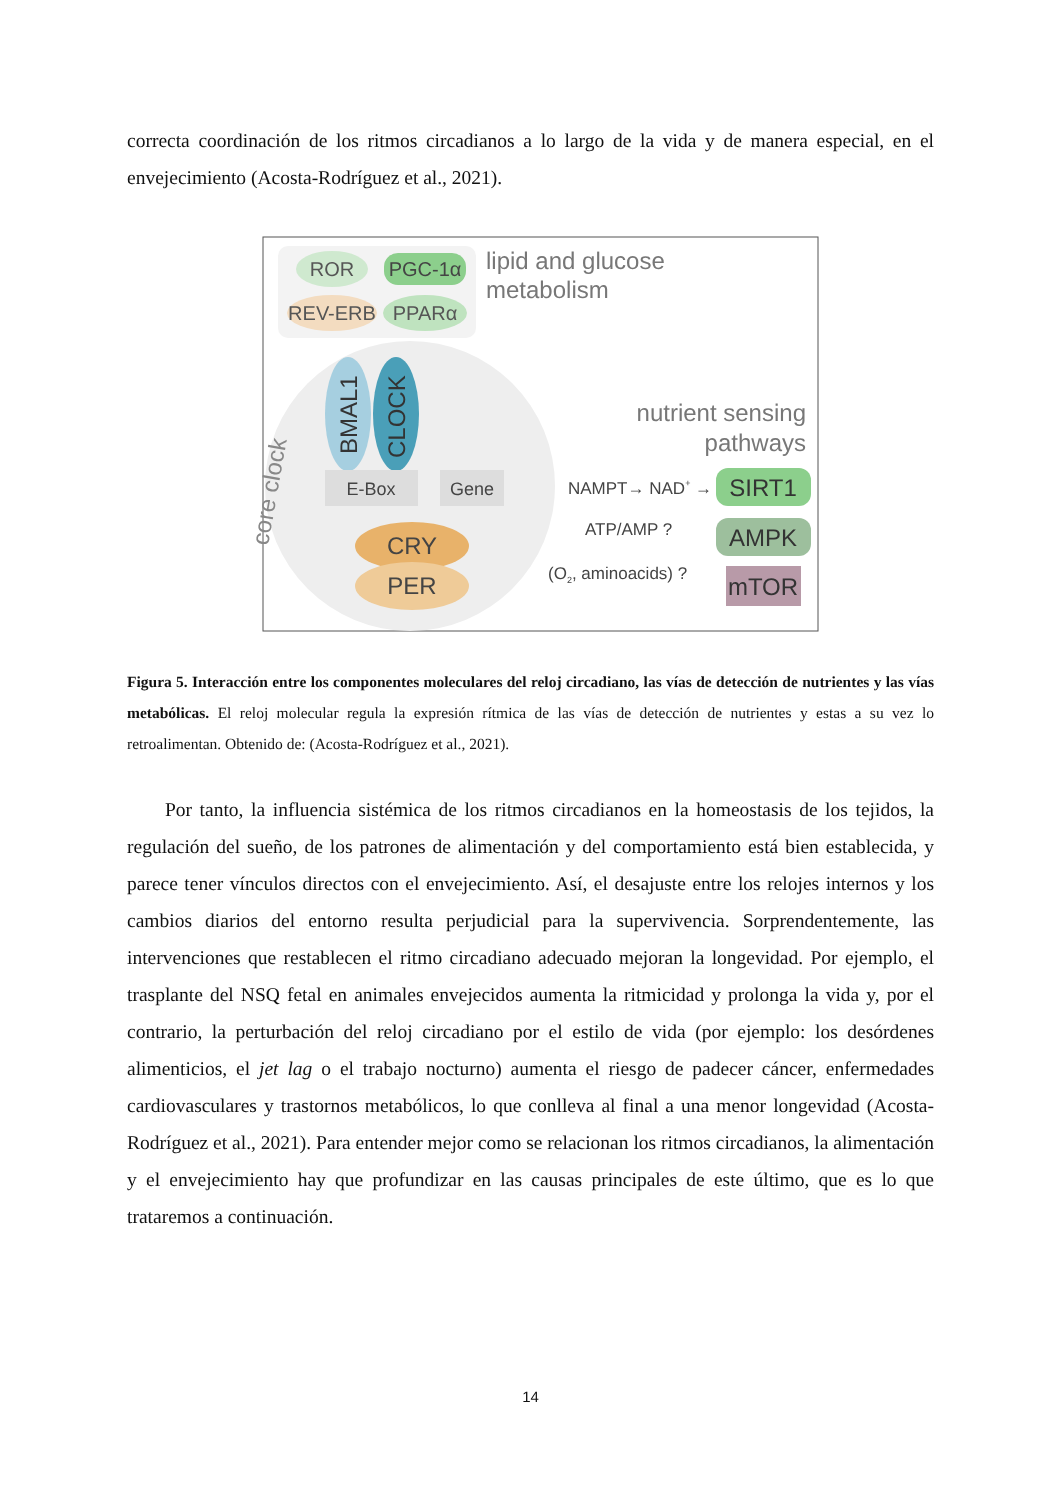correcta coordinación de los ritmos circadianos a lo largo de la vida y de manera especial, en el envejecimiento (Acosta-Rodríguez et al., 2021).
ROR
PGC-1α
REV-ERB
PPARα
lipid and glucose
metabolism
BMAL1
CLOCK
core clock
E-Box
Gene
CRY
PER
nutrient sensing
pathways
NAMPT→ NAD+ →
SIRT1
ATP/AMP ?
AMPK
(O2, aminoacids) ?
mTOR
Figura 5. Interacción entre los componentes moleculares del reloj circadiano, las vías de detección de nutrientes y las vías metabólicas. El reloj molecular regula la expresión rítmica de las vías de detección de nutrientes y estas a su vez lo retroalimentan. Obtenido de: (Acosta-Rodríguez et al., 2021).
Por tanto, la influencia sistémica de los ritmos circadianos en la homeostasis de los tejidos, la regulación del sueño, de los patrones de alimentación y del comportamiento está bien establecida, y parece tener vínculos directos con el envejecimiento. Así, el desajuste entre los relojes internos y los cambios diarios del entorno resulta perjudicial para la supervivencia. Sorprendentemente, las intervenciones que restablecen el ritmo circadiano adecuado mejoran la longevidad. Por ejemplo, el trasplante del NSQ fetal en animales envejecidos aumenta la ritmicidad y prolonga la vida y, por el contrario, la perturbación del reloj circadiano por el estilo de vida (por ejemplo: los desórdenes alimenticios, el jet lag o el trabajo nocturno) aumenta el riesgo de padecer cáncer, enfermedades cardiovasculares y trastornos metabólicos, lo que conlleva al final a una menor longevidad (Acosta-Rodríguez et al., 2021). Para entender mejor como se relacionan los ritmos circadianos, la alimentación y el envejecimiento hay que profundizar en las causas principales de este último, que es lo que trataremos a continuación.
14